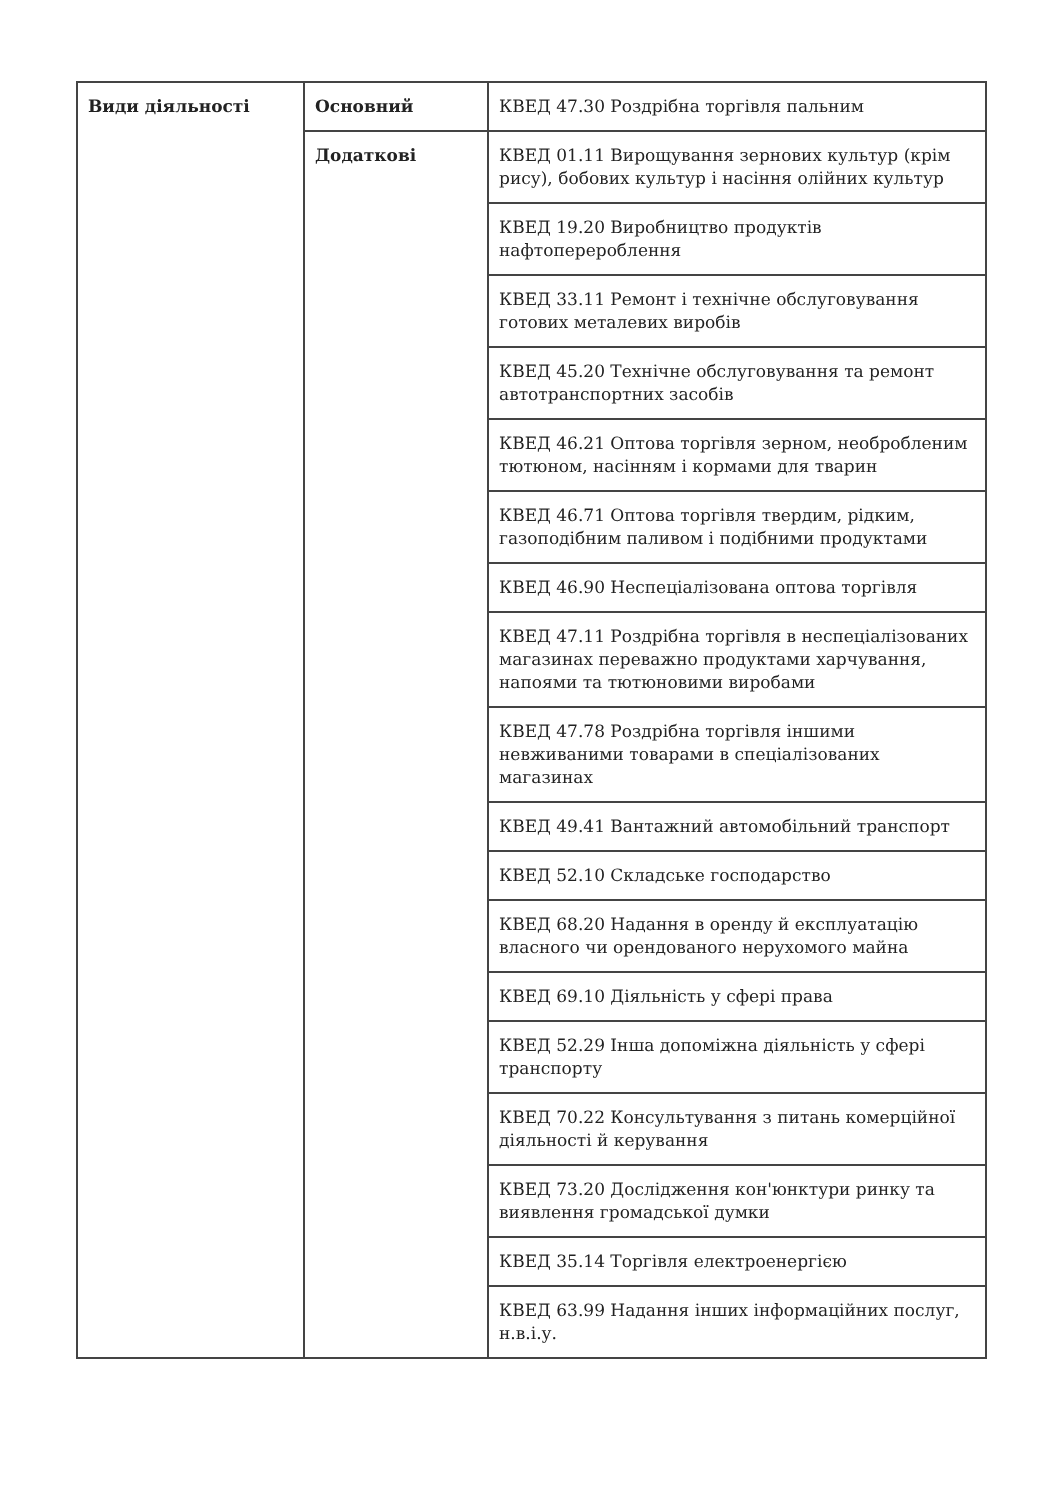| Види діяльності | Основний | КВЕД 47.30 Роздрібна торгівля пальним |
| | Додаткові | КВЕД 01.11 Вирощування зернових культур (крім рису), бобових культур і насіння олійних культур |
| | | КВЕД 19.20 Виробництво продуктів нафтоперероблення |
| | | КВЕД 33.11 Ремонт і технічне обслуговування готових металевих виробів |
| | | КВЕД 45.20 Технічне обслуговування та ремонт автотранспортних засобів |
| | | КВЕД 46.21 Оптова торгівля зерном, необробленим тютюном, насінням і кормами для тварин |
| | | КВЕД 46.71 Оптова торгівля твердим, рідким, газоподібним паливом і подібними продуктами |
| | | КВЕД 46.90 Неспеціалізована оптова торгівля |
| | | КВЕД 47.11 Роздрібна торгівля в неспеціалізованих магазинах переважно продуктами харчування, напоями та тютюновими виробами |
| | | КВЕД 47.78 Роздрібна торгівля іншими невживаними товарами в спеціалізованих магазинах |
| | | КВЕД 49.41 Вантажний автомобільний транспорт |
| | | КВЕД 52.10 Складське господарство |
| | | КВЕД 68.20 Надання в оренду й експлуатацію власного чи орендованого нерухомого майна |
| | | КВЕД 69.10 Діяльність у сфері права |
| | | КВЕД 52.29 Інша допоміжна діяльність у сфері транспорту |
| | | КВЕД 70.22 Консультування з питань комерційної діяльності й керування |
| | | КВЕД 73.20 Дослідження кон'юнктури ринку та виявлення громадської думки |
| | | КВЕД 35.14 Торгівля електроенергією |
| | | КВЕД 63.99 Надання інших інформаційних послуг, н.в.і.у. |